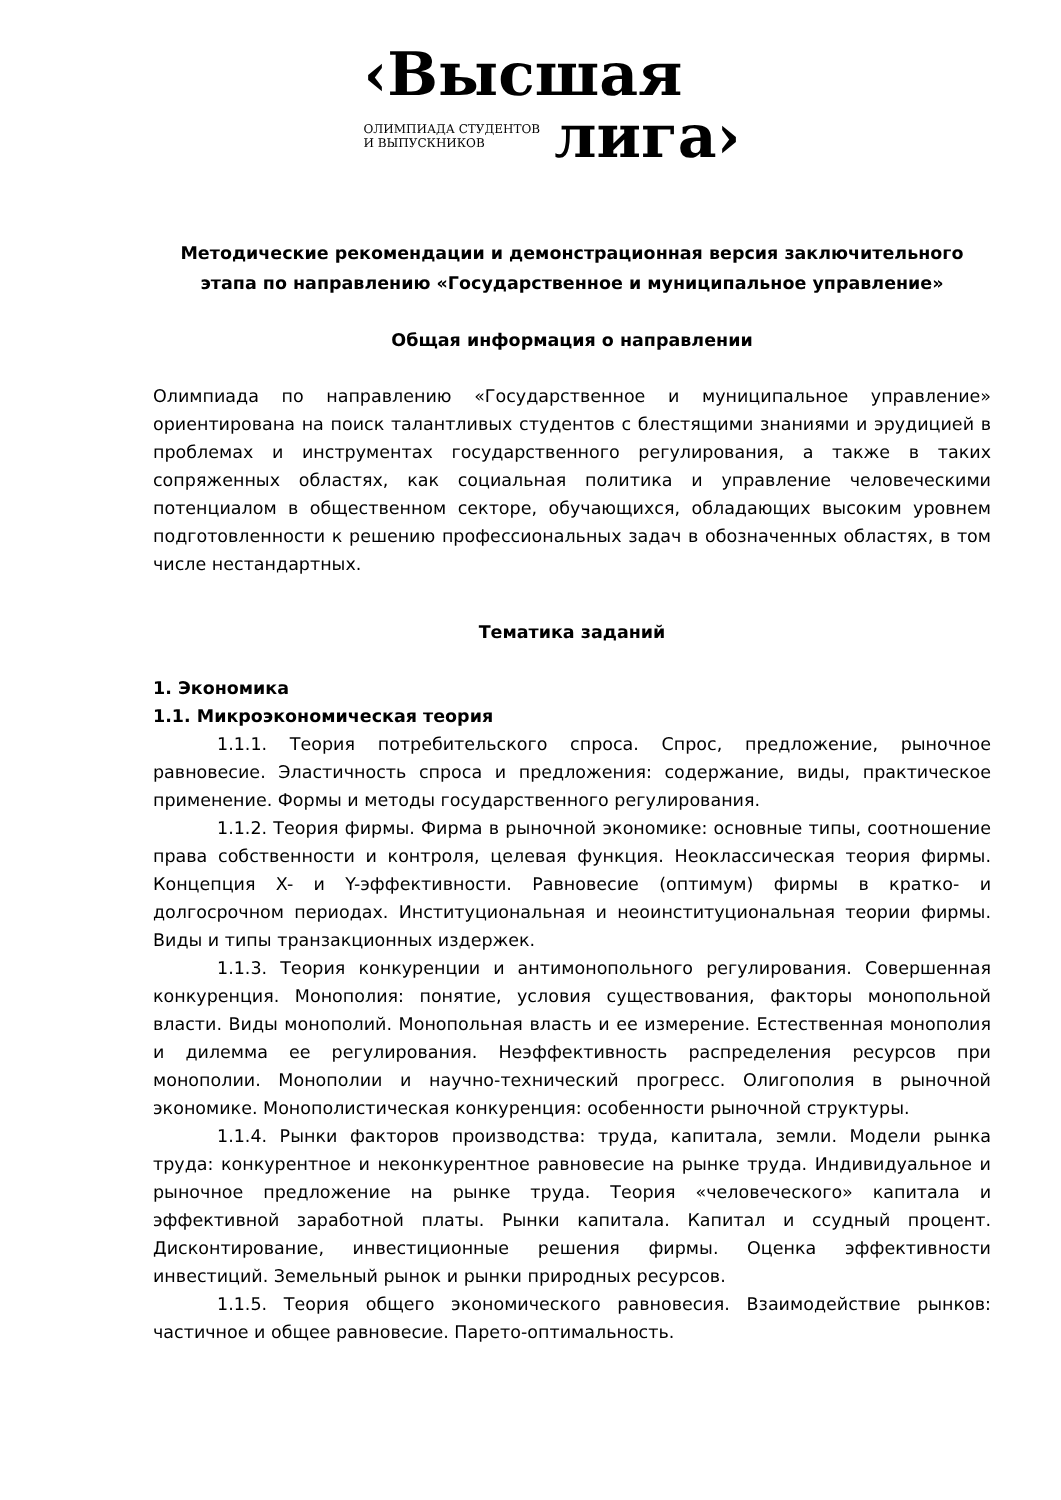‹Высшая
ОЛИМПИАДА СТУДЕНТОВ
И ВЫПУСКНИКОВ
лига›
Методические рекомендации и демонстрационная версия заключительного этапа по направлению «Государственное и муниципальное управление»
Общая информация о направлении
Олимпиада по направлению «Государственное и муниципальное управление» ориентирована на поиск талантливых студентов с блестящими знаниями и эрудицией в проблемах и инструментах государственного регулирования, а также в таких сопряженных областях, как социальная политика и управление человеческими потенциалом в общественном секторе, обучающихся, обладающих высоким уровнем подготовленности к решению профессиональных задач в обозначенных областях, в том числе нестандартных.
Тематика заданий
1. Экономика
1.1. Микроэкономическая теория
1.1.1. Теория потребительского спроса. Спрос, предложение, рыночное равновесие. Эластичность спроса и предложения: содержание, виды, практическое применение. Формы и методы государственного регулирования.
1.1.2. Теория фирмы. Фирма в рыночной экономике: основные типы, соотношение права собственности и контроля, целевая функция. Неоклассическая теория фирмы. Концепция X- и Y-эффективности. Равновесие (оптимум) фирмы в кратко- и долгосрочном периодах. Институциональная и неоинституциональная теории фирмы. Виды и типы транзакционных издержек.
1.1.3. Теория конкуренции и антимонопольного регулирования. Совершенная конкуренция. Монополия: понятие, условия существования, факторы монопольной власти. Виды монополий. Монопольная власть и ее измерение. Естественная монополия и дилемма ее регулирования. Неэффективность распределения ресурсов при монополии. Монополии и научно-технический прогресс. Олигополия в рыночной экономике. Монополистическая конкуренция: особенности рыночной структуры.
1.1.4. Рынки факторов производства: труда, капитала, земли. Модели рынка труда: конкурентное и неконкурентное равновесие на рынке труда. Индивидуальное и рыночное предложение на рынке труда. Теория «человеческого» капитала и эффективной заработной платы. Рынки капитала. Капитал и ссудный процент. Дисконтирование, инвестиционные решения фирмы. Оценка эффективности инвестиций. Земельный рынок и рынки природных ресурсов.
1.1.5. Теория общего экономического равновесия. Взаимодействие рынков: частичное и общее равновесие. Парето-оптимальность.